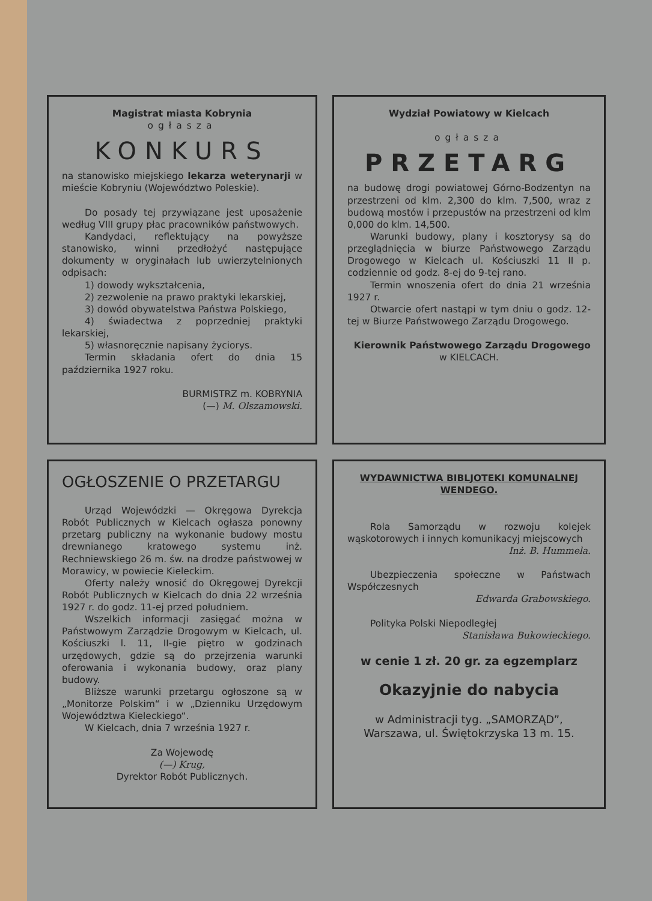Magistrat miasta Kobrynia
ogłasza
KONKURS
na stanowisko miejskiego lekarza weterynarji w mieście Kobryniu (Województwo Poleskie).
Do posady tej przywiązane jest uposażenie według VIII grupy płac pracowników państwowych.
Kandydaci, reflektujący na powyższe stanowisko, winni przedłożyć następujące dokumenty w oryginałach lub uwierzytelnionych odpisach:
1) dowody wykształcenia,
2) zezwolenie na prawo praktyki lekarskiej,
3) dowód obywatelstwa Państwa Polskiego,
4) świadectwa z poprzedniej praktyki lekarskiej,
5) własnoręcznie napisany życiorys.
Termin składania ofert do dnia 15 października 1927 roku.
BURMISTRZ m. KOBRYNIA
(—) M. Olszamowski.
Wydział Powiatowy w Kielcach
ogłasza
PRZETARG
na budowę drogi powiatowej Górno-Bodzentyn na przestrzeni od klm. 2,300 do klm. 7,500, wraz z budową mostów i przepustów na przestrzeni od klm 0,000 do klm. 14,500.
Warunki budowy, plany i kosztorysy są do przeglądnięcia w biurze Państwowego Zarządu Drogowego w Kielcach ul. Kościuszki 11 II p. codziennie od godz. 8-ej do 9-tej rano.
Termin wnoszenia ofert do dnia 21 września 1927 r.
Otwarcie ofert nastąpi w tym dniu o godz. 12-tej w Biurze Państwowego Zarządu Drogowego.
Kierownik Państwowego Zarządu Drogowego
w KIELCACH.
OGŁOSZENIE O PRZETARGU
Urząd Wojewódzki — Okręgowa Dyrekcja Robót Publicznych w Kielcach ogłasza ponowny przetarg publiczny na wykonanie budowy mostu drewnianego kratowego systemu inż. Rechniewskiego 26 m. św. na drodze państwowej w Morawicy, w powiecie Kieleckim.
Oferty należy wnosić do Okręgowej Dyrekcji Robót Publicznych w Kielcach do dnia 22 września 1927 r. do godz. 11-ej przed południem.
Wszelkich informacji zasięgać można w Państwowym Zarządzie Drogowym w Kielcach, ul. Kościuszki l. 11, II-gie piętro w godzinach urzędowych, gdzie są do przejrzenia warunki oferowania i wykonania budowy, oraz plany budowy.
Bliższe warunki przetargu ogłoszone są w „Monitorze Polskim“ i w „Dzienniku Urzędowym Województwa Kieleckiego“.
W Kielcach, dnia 7 września 1927 r.
Za Wojewodę
(—) Krug,
Dyrektor Robót Publicznych.
WYDAWNICTWA BIBLJOTEKI KOMUNALNEJ WENDEGO.
Rola Samorządu w rozwoju kolejek wąskotorowych i innych komunikacyj miejscowych
Inż. B. Hummela.
Ubezpieczenia społeczne w Państwach Współczesnych
Edwarda Grabowskiego.
Polityka Polski Niepodległej
Stanisława Bukowieckiego.
w cenie 1 zł. 20 gr. za egzemplarz
Okazyjnie do nabycia
w Administracji tyg. „SAMORZĄD”, Warszawa, ul. Świętokrzyska 13 m. 15.